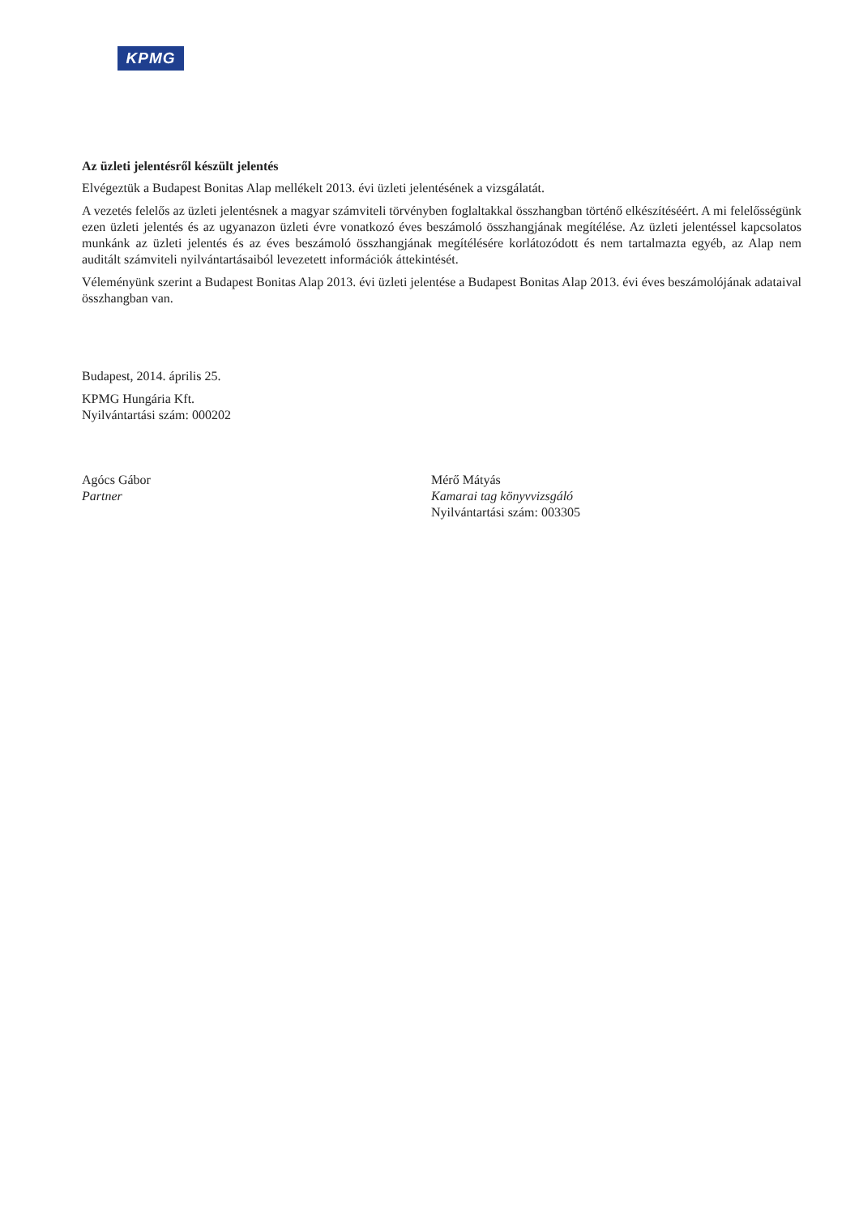KPMG
Az üzleti jelentésről készült jelentés
Elvégeztük a Budapest Bonitas Alap mellékelt 2013. évi üzleti jelentésének a vizsgálatát.
A vezetés felelős az üzleti jelentésnek a magyar számviteli törvényben foglaltakkal összhangban történő elkészítéséért. A mi felelősségünk ezen üzleti jelentés és az ugyanazon üzleti évre vonatkozó éves beszámoló összhangjának megítélése. Az üzleti jelentéssel kapcsolatos munkánk az üzleti jelentés és az éves beszámoló összhangjának megítélésére korlátozódott és nem tartalmazta egyéb, az Alap nem auditált számviteli nyilvántartásaiból levezetett információk áttekintését.
Véleményünk szerint a Budapest Bonitas Alap 2013. évi üzleti jelentése a Budapest Bonitas Alap 2013. évi éves beszámolójának adataival összhangban van.
Budapest, 2014. április 25.
KPMG Hungária Kft.
Nyilvántartási szám: 000202
Agócs Gábor
Partner
Mérő Mátyás
Kamarai tag könyvvizsgáló
Nyilvántartási szám: 003305